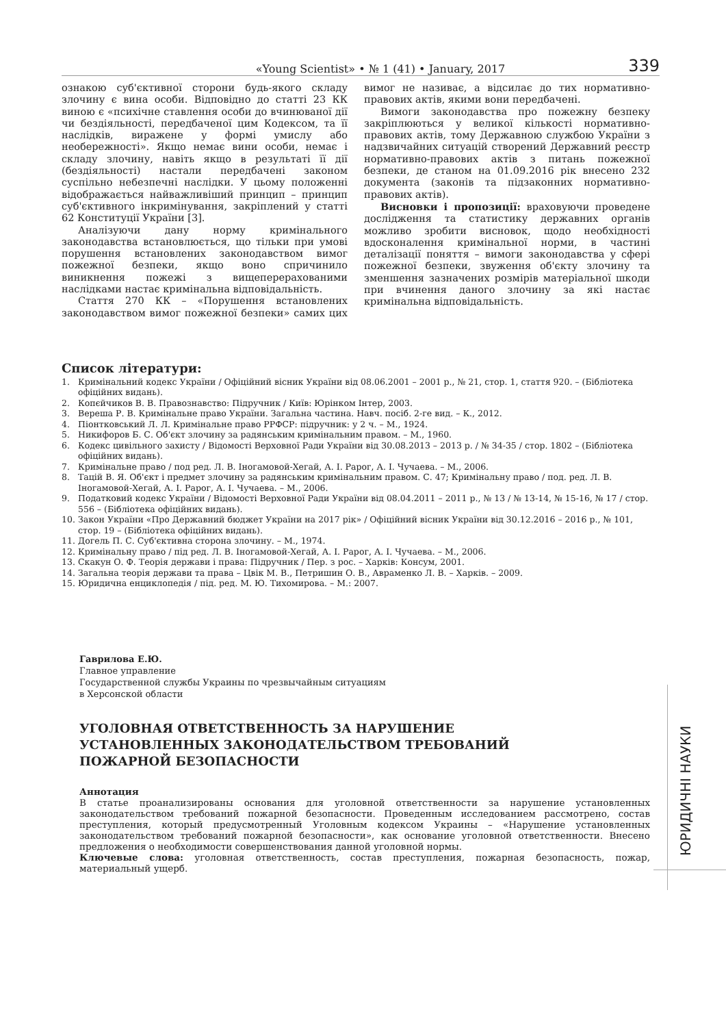«Young Scientist» • № 1 (41) • January, 2017 339
ознакою суб'єктивної сторони будь-якого складу злочину є вина особи. Відповідно до статті 23 КК виною є «психічне ставлення особи до вчинюваної дії чи бездіяльності, передбаченої цим Кодексом, та її наслідків, виражене у формі умислу або необережності». Якщо немає вини особи, немає і складу злочину, навіть якщо в результаті її дії (бездіяльності) настали передбачені законом суспільно небезпечні наслідки. У цьому положенні відображається найважливіший принцип – принцип суб'єктивного інкримінування, закріплений у статті 62 Конституції України [3].
Аналізуючи дану норму кримінального законодавства встановлюється, що тільки при умові порушення встановлених законодавством вимог пожежної безпеки, якщо воно спричинило виникнення пожежі з вищеперерахованими наслідками настає кримінальна відповідальність.
Стаття 270 КК – «Порушення встановлених законодавством вимог пожежної безпеки» самих цих вимог не називає, а відсилає до тих нормативно-правових актів, якими вони передбачені.
Вимоги законодавства про пожежну безпеку закріплюються у великої кількості нормативно-правових актів, тому Державною службою України з надзвичайних ситуацій створений Державний реєстр нормативно-правових актів з питань пожежної безпеки, де станом на 01.09.2016 рік внесено 232 документа (законів та підзаконних нормативно-правових актів).
Висновки і пропозиції: враховуючи проведене дослідження та статистику державних органів можливо зробити висновок, щодо необхідності вдосконалення кримінальної норми, в частині деталізації поняття – вимоги законодавства у сфері пожежної безпеки, звуження об'єкту злочину та зменшення зазначених розмірів матеріальної шкоди при вчинення даного злочину за які настає кримінальна відповідальність.
Список літератури:
1. Кримінальний кодекс України / Офіційний вісник України від 08.06.2001 – 2001 р., № 21, стор. 1, стаття 920. – (Бібліотека офіційних видань).
2. Копєйчиков В. В. Правознавство: Підручник / Київ: Юрінком Інтер, 2003.
3. Вереша Р. В. Кримінальне право України. Загальна частина. Навч. посіб. 2-ге вид. – К., 2012.
4. Піонтковський Л. Л. Кримінальне право РРФСР: підручник: у 2 ч. – М., 1924.
5. Никифоров Б. С. Об'єкт злочину за радянським кримінальним правом. – М., 1960.
6. Кодекс цивільного захисту / Відомості Верховної Ради України від 30.08.2013 – 2013 р. / № 34-35 / стор. 1802 – (Бібліотека офіційних видань).
7. Кримінальне право / под ред. Л. В. Іногамовой-Хегай, А. І. Рарог, А. І. Чучаева. – М., 2006.
8. Тацій В. Я. Об'єкт і предмет злочину за радянським кримінальним правом. С. 47; Кримінальну право / под. ред. Л. В. Іногамовой-Хегай, А. І. Рарог, А. І. Чучаева. – М., 2006.
9. Податковий кодекс України / Відомості Верховної Ради України від 08.04.2011 – 2011 р., № 13 / № 13-14, № 15-16, № 17 / стор. 556 – (Бібліотека офіційних видань).
10. Закон України «Про Державний бюджет України на 2017 рік» / Офіційний вісник України від 30.12.2016 – 2016 р., № 101, стор. 19 – (Бібліотека офіційних видань).
11. Догель П. С. Суб'єктивна сторона злочину. – М., 1974.
12. Кримінальну право / під ред. Л. В. Іногамовой-Хегай, А. І. Рарог, А. І. Чучаева. – М., 2006.
13. Скакун О. Ф. Теорія держави і права: Підручник / Пер. з рос. – Харків: Консум, 2001.
14. Загальна теорія держави та права – Цвік М. В., Петришин О. В., Авраменко Л. В. – Харків. – 2009.
15. Юридична енциклопедія / під. ред. М. Ю. Тихомирова. – М.: 2007.
Гаврилова Е.Ю.
Главное управление
Государственной службы Украины по чрезвычайным ситуациям
в Херсонской области
УГОЛОВНАЯ ОТВЕТСТВЕННОСТЬ ЗА НАРУШЕНИЕ
УСТАНОВЛЕННЫХ ЗАКОНОДАТЕЛЬСТВОМ ТРЕБОВАНИЙ
ПОЖАРНОЙ БЕЗОПАСНОСТИ
Аннотация
В статье проанализированы основания для уголовной ответственности за нарушение установленных законодательством требований пожарной безопасности. Проведенным исследованием рассмотрено, состав преступления, который предусмотренный Уголовным кодексом Украины – «Нарушение установленных законодательством требований пожарной безопасности», как основание уголовной ответственности. Внесено предложения о необходимости совершенствования данной уголовной нормы.
Ключевые слова: уголовная ответственность, состав преступления, пожарная безопасность, пожар, материальный ущерб.
ЮРИДИЧНІ НАУКИ